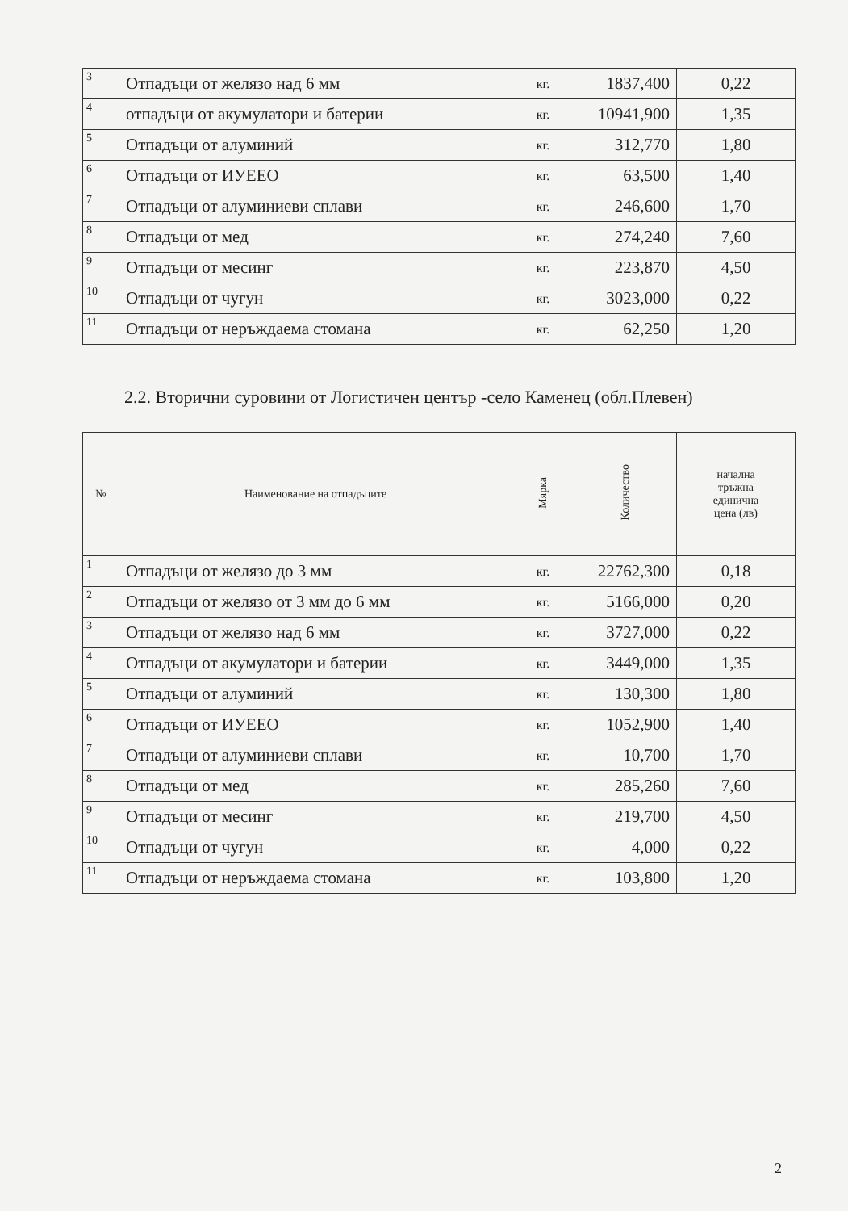| 3 | Отпадъци от желязо над 6 мм | кг. | 1837,400 | 0,22 |
| 4 | отпадъци от акумулатори и батерии | кг. | 10941,900 | 1,35 |
| 5 | Отпадъци от алуминий | кг. | 312,770 | 1,80 |
| 6 | Отпадъци от ИУЕЕО | кг. | 63,500 | 1,40 |
| 7 | Отпадъци от алуминиеви сплави | кг. | 246,600 | 1,70 |
| 8 | Отпадъци от мед | кг. | 274,240 | 7,60 |
| 9 | Отпадъци от месинг | кг. | 223,870 | 4,50 |
| 10 | Отпадъци от чугун | кг. | 3023,000 | 0,22 |
| 11 | Отпадъци от неръждаема стомана | кг. | 62,250 | 1,20 |
2.2. Вторични суровини от Логистичен център -село Каменец (обл.Плевен)
| № | Наименование на отпадъците | Мярка | Количество | начална тръжна единична цена (лв) |
| --- | --- | --- | --- | --- |
| 1 | Отпадъци от желязо до 3 мм | кг. | 22762,300 | 0,18 |
| 2 | Отпадъци от желязо от 3 мм до 6 мм | кг. | 5166,000 | 0,20 |
| 3 | Отпадъци от желязо над 6 мм | кг. | 3727,000 | 0,22 |
| 4 | Отпадъци от акумулатори и батерии | кг. | 3449,000 | 1,35 |
| 5 | Отпадъци от алуминий | кг. | 130,300 | 1,80 |
| 6 | Отпадъци от ИУЕЕО | кг. | 1052,900 | 1,40 |
| 7 | Отпадъци от алуминиеви сплави | кг. | 10,700 | 1,70 |
| 8 | Отпадъци от мед | кг. | 285,260 | 7,60 |
| 9 | Отпадъци от месинг | кг. | 219,700 | 4,50 |
| 10 | Отпадъци от чугун | кг. | 4,000 | 0,22 |
| 11 | Отпадъци от неръждаема стомана | кг. | 103,800 | 1,20 |
2